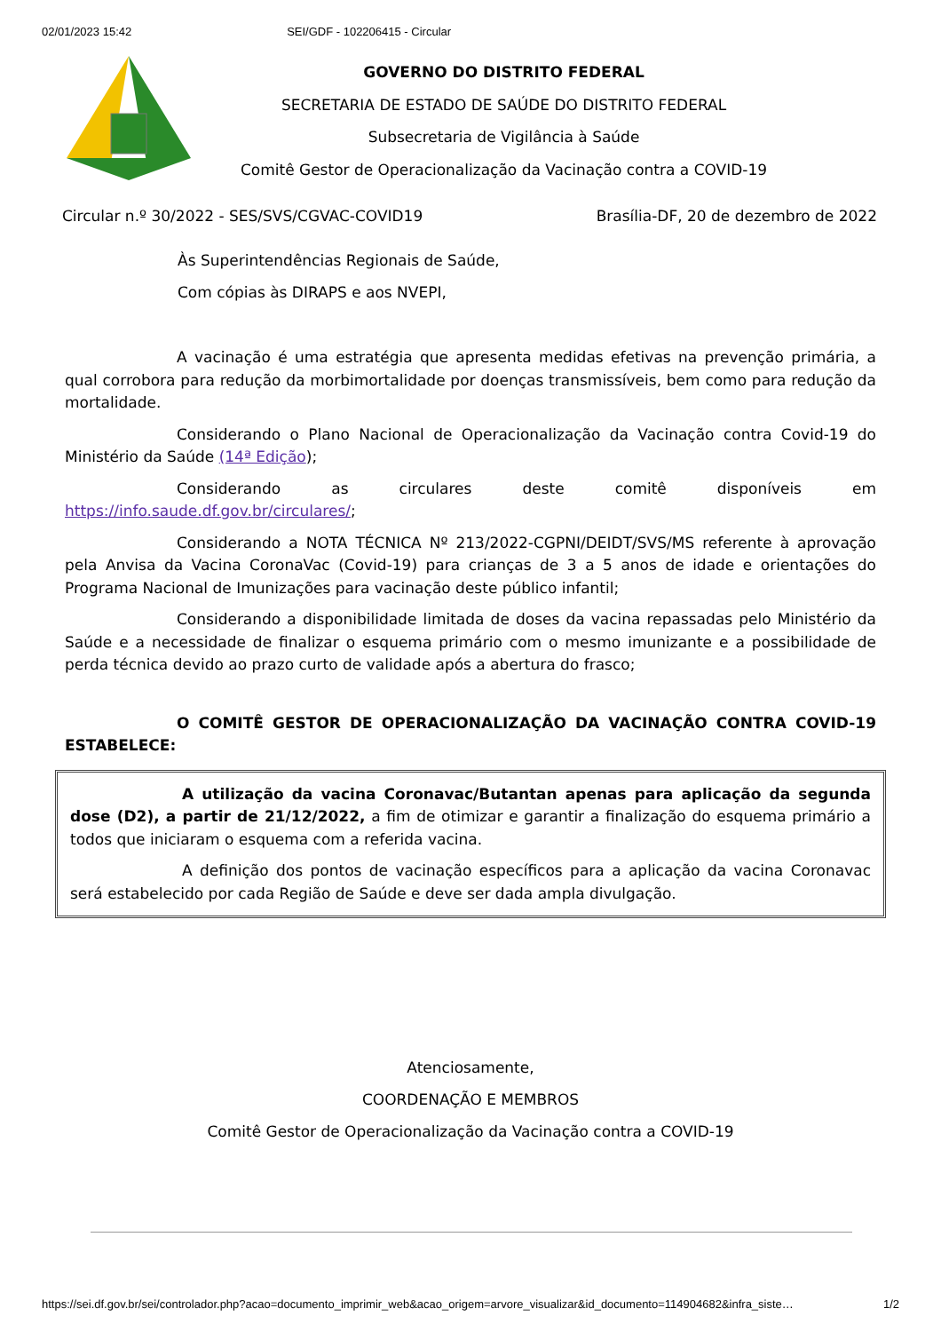02/01/2023 15:42 SEI/GDF - 102206415 - Circular
GOVERNO DO DISTRITO FEDERAL
SECRETARIA DE ESTADO DE SAÚDE DO DISTRITO FEDERAL
Subsecretaria de Vigilância à Saúde
Comitê Gestor de Operacionalização da Vacinação contra a COVID-19
Circular n.º 30/2022 - SES/SVS/CGVAC-COVID19 Brasília-DF, 20 de dezembro de 2022
Às Superintendências Regionais de Saúde,
Com cópias às DIRAPS e aos NVEPI,
A vacinação é uma estratégia que apresenta medidas efetivas na prevenção primária, a qual corrobora para redução da morbimortalidade por doenças transmissíveis, bem como para redução da mortalidade.
Considerando o Plano Nacional de Operacionalização da Vacinação contra Covid-19 do Ministério da Saúde (14ª Edição);
Considerando as circulares deste comitê disponíveis em https://info.saude.df.gov.br/circulares/;
Considerando a NOTA TÉCNICA Nº 213/2022-CGPNI/DEIDT/SVS/MS referente à aprovação pela Anvisa da Vacina CoronaVac (Covid-19) para crianças de 3 a 5 anos de idade e orientações do Programa Nacional de Imunizações para vacinação deste público infantil;
Considerando a disponibilidade limitada de doses da vacina repassadas pelo Ministério da Saúde e a necessidade de finalizar o esquema primário com o mesmo imunizante e a possibilidade de perda técnica devido ao prazo curto de validade após a abertura do frasco;
O COMITÊ GESTOR DE OPERACIONALIZAÇÃO DA VACINAÇÃO CONTRA COVID-19 ESTABELECE:
A utilização da vacina Coronavac/Butantan apenas para aplicação da segunda dose (D2), a partir de 21/12/2022, a fim de otimizar e garantir a finalização do esquema primário a todos que iniciaram o esquema com a referida vacina.
A definição dos pontos de vacinação específicos para a aplicação da vacina Coronavac será estabelecido por cada Região de Saúde e deve ser dada ampla divulgação.
Atenciosamente,
COORDENAÇÃO E MEMBROS
Comitê Gestor de Operacionalização da Vacinação contra a COVID-19
https://sei.df.gov.br/sei/controlador.php?acao=documento_imprimir_web&acao_origem=arvore_visualizar&id_documento=114904682&infra_siste… 1/2